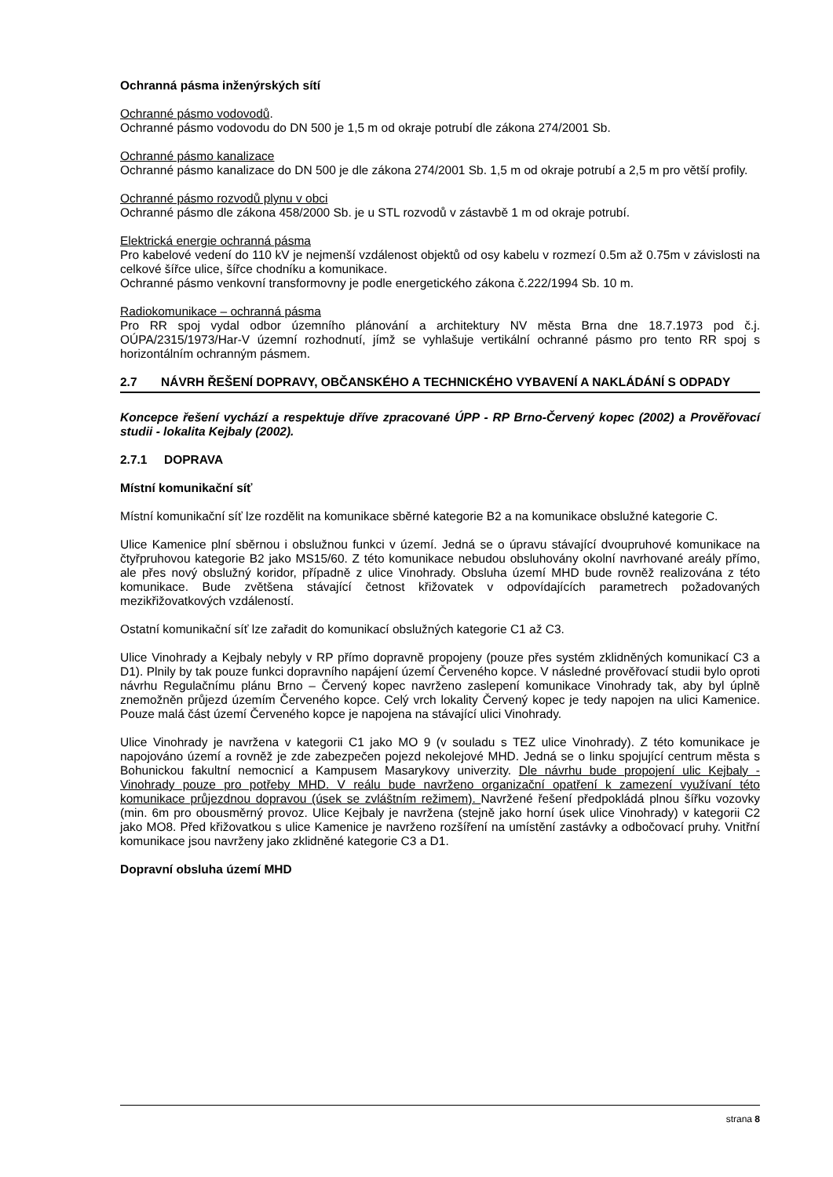Ochranná pásma inženýrských sítí
Ochranné pásmo vodovodů.
Ochranné pásmo vodovodu do DN 500 je 1,5 m od okraje potrubí dle zákona 274/2001 Sb.
Ochranné pásmo kanalizace
Ochranné pásmo kanalizace do DN 500 je dle zákona 274/2001 Sb. 1,5 m od okraje potrubí a 2,5 m pro větší profily.
Ochranné pásmo rozvodů plynu v obci
Ochranné pásmo dle zákona 458/2000 Sb. je u STL rozvodů v zástavbě 1 m od okraje potrubí.
Elektrická energie ochranná pásma
Pro kabelové vedení do 110 kV je nejmenší vzdálenost objektů od osy kabelu v rozmezí 0.5m až 0.75m v závislosti na celkové šířce ulice, šířce chodníku a komunikace.
Ochranné pásmo venkovní transformovny je podle energetického zákona č.222/1994 Sb. 10 m.
Radiokomunikace – ochranná pásma
Pro RR spoj vydal odbor územního plánování a architektury NV města Brna dne 18.7.1973 pod č.j. OÚPA/2315/1973/Har-V územní rozhodnutí, jímž se vyhlašuje vertikální ochranné pásmo pro tento RR spoj s horizontálním ochranným pásmem.
2.7 NÁVRH ŘEŠENÍ DOPRAVY, OBČANSKÉHO A TECHNICKÉHO VYBAVENÍ A NAKLÁDÁNÍ S ODPADY
Koncepce řešení vychází a respektuje dříve zpracované ÚPP - RP Brno-Červený kopec (2002) a Prověřovací studii - lokalita Kejbaly (2002).
2.7.1 DOPRAVA
Místní komunikační síť
Místní komunikační síť lze rozdělit na komunikace sběrné kategorie B2 a na komunikace obslužné kategorie C.
Ulice Kamenice plní sběrnou i obslužnou funkci v území. Jedná se o úpravu stávající dvoupruhové komunikace na čtyřpruhovou kategorie B2 jako MS15/60. Z této komunikace nebudou obsluhovány okolní navrhované areály přímo, ale přes nový obslužný koridor, případně z ulice Vinohrady. Obsluha území MHD bude rovněž realizována z této komunikace. Bude zvětšena stávající četnost křižovatek v odpovídajících parametrech požadovaných mezikřižovatkových vzdáleností.
Ostatní komunikační síť lze zařadit do komunikací obslužných kategorie C1 až C3.
Ulice Vinohrady a Kejbaly nebyly v RP přímo dopravně propojeny (pouze přes systém zklidněných komunikací C3 a D1). Plnily by tak pouze funkci dopravního napájení území Červeného kopce. V následné prověřovací studii bylo oproti návrhu Regulačnímu plánu Brno – Červený kopec navrženo zaslepení komunikace Vinohrady tak, aby byl úplně znemožněn průjezd územím Červeného kopce. Celý vrch lokality Červený kopec je tedy napojen na ulici Kamenice. Pouze malá část území Červeného kopce je napojena na stávající ulici Vinohrady.
Ulice Vinohrady je navržena v kategorii C1 jako MO 9 (v souladu s TEZ ulice Vinohrady). Z této komunikace je napojováno území a rovněž je zde zabezpečen pojezd nekolejové MHD. Jedná se o linku spojující centrum města s Bohunickou fakultní nemocnicí a Kampusem Masarykovy univerzity. Dle návrhu bude propojení ulic Kejbaly - Vinohrady pouze pro potřeby MHD. V reálu bude navrženo organizační opatření k zamezení využívaní této komunikace průjezdnou dopravou (úsek se zvláštním režimem). Navržené řešení předpokládá plnou šířku vozovky (min. 6m pro obousměrný provoz. Ulice Kejbaly je navržena (stejně jako horní úsek ulice Vinohrady) v kategorii C2 jako MO8. Před křižovatkou s ulice Kamenice je navrženo rozšíření na umístění zastávky a odbočovací pruhy. Vnitřní komunikace jsou navrženy jako zklidněné kategorie C3 a D1.
Dopravní obsluha území MHD
strana 8